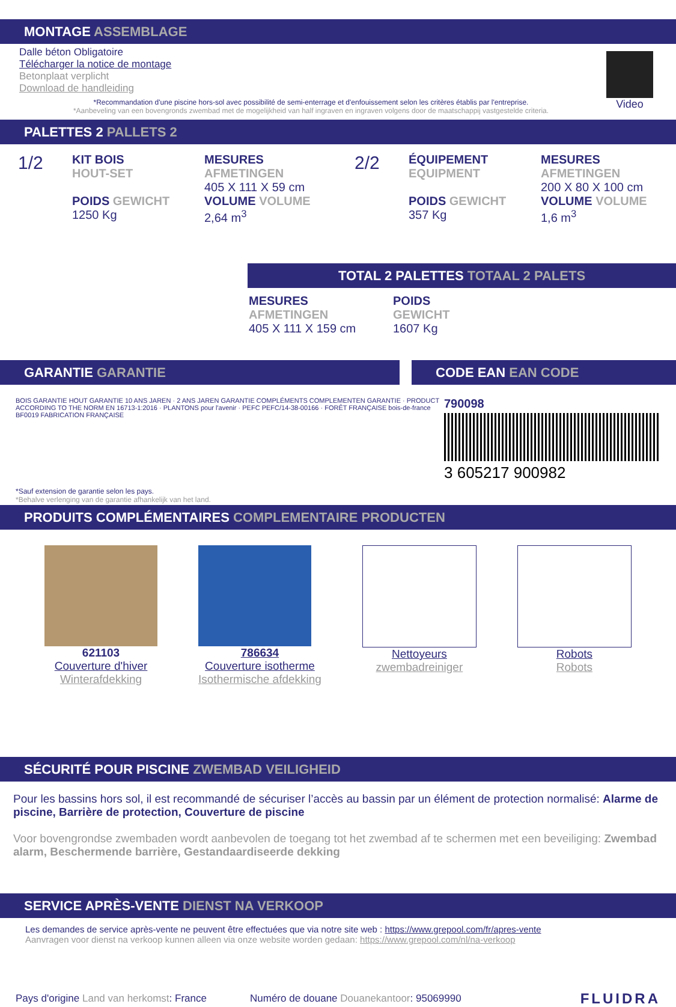MONTAGE ASSEMBLAGE
Dalle béton Obligatoire
Télécharger la notice de montage
Betonplaat verplicht
Download de handleiding
*Recommandation d'une piscine hors-sol avec possibilité de semi-enterrage et d'enfouissement selon les critères établis par l'entreprise.
*Aanbeveling van een bovengronds zwembad met de mogelijkheid van half ingraven en ingraven volgens door de maatschappij vastgestelde criteria.
Video
PALETTES 2 PALLETS 2
1/2
KIT BOIS
HOUT-SET
POIDS GEWICHT
1250 Kg
MESURES
AFMETINGEN
405 X 111 X 59 cm
VOLUME VOLUME
2,64 m<sup>3</sup>
2/2
ÉQUIPEMENT
EQUIPMENT
POIDS GEWICHT
357 Kg
MESURES
AFMETINGEN
200 X 80 X 100 cm
VOLUME VOLUME
1,6 m<sup>3</sup>
TOTAL 2 PALETTES TOTAAL 2 PALETS
MESURES
AFMETINGEN
405 X 111 X 159 cm
POIDS
GEWICHT
1607 Kg
GARANTIE GARANTIE CODE EAN EAN CODE
BOIS GARANTIE HOUT GARANTIE 10 ANS JAREN · 2 ANS JAREN GARANTIE COMPLÉMENTS COMPLEMENTEN GARANTIE · PRODUCT ACCORDING TO THE NORM EN 16713-1:2016 · PLANTONS pour l'avenir · PEFC PEFC/14-38-00166 · FORÊT FRANÇAISE bois-de-france BF0019 FABRICATION FRANÇAISE
*Sauf extension de garantie selon les pays.
*Behalve verlenging van de garantie afhankelijk van het land.
790098
3 605217 900982
PRODUITS COMPLÉMENTAIRES COMPLEMENTAIRE PRODUCTEN
621103
Couverture d'hiver
Winterafdekking
786634
Couverture isotherme
Isothermische afdekking
Nettoyeurs
zwembadreiniger
Robots
Robots
SÉCURITÉ POUR PISCINE ZWEMBAD VEILIGHEID
Pour les bassins hors sol, il est recommandé de sécuriser l’accès au bassin par un élément de protection normalisé: Alarme de piscine, Barrière de protection, Couverture de piscine
Voor bovengrondse zwembaden wordt aanbevolen de toegang tot het zwembad af te schermen met een beveiliging: Zwembad alarm, Beschermende barrière, Gestandaardiseerde dekking
SERVICE APRÈS-VENTE DIENST NA VERKOOP
Les demandes de service après-vente ne peuvent être effectuées que via notre site web : https://www.grepool.com/fr/apres-vente
Aanvragen voor dienst na verkoop kunnen alleen via onze website worden gedaan: https://www.grepool.com/nl/na-verkoop
Pays d'origine Land van herkomst: France
Numéro de douane Douanekantoor: 95069990
FLUIDRA